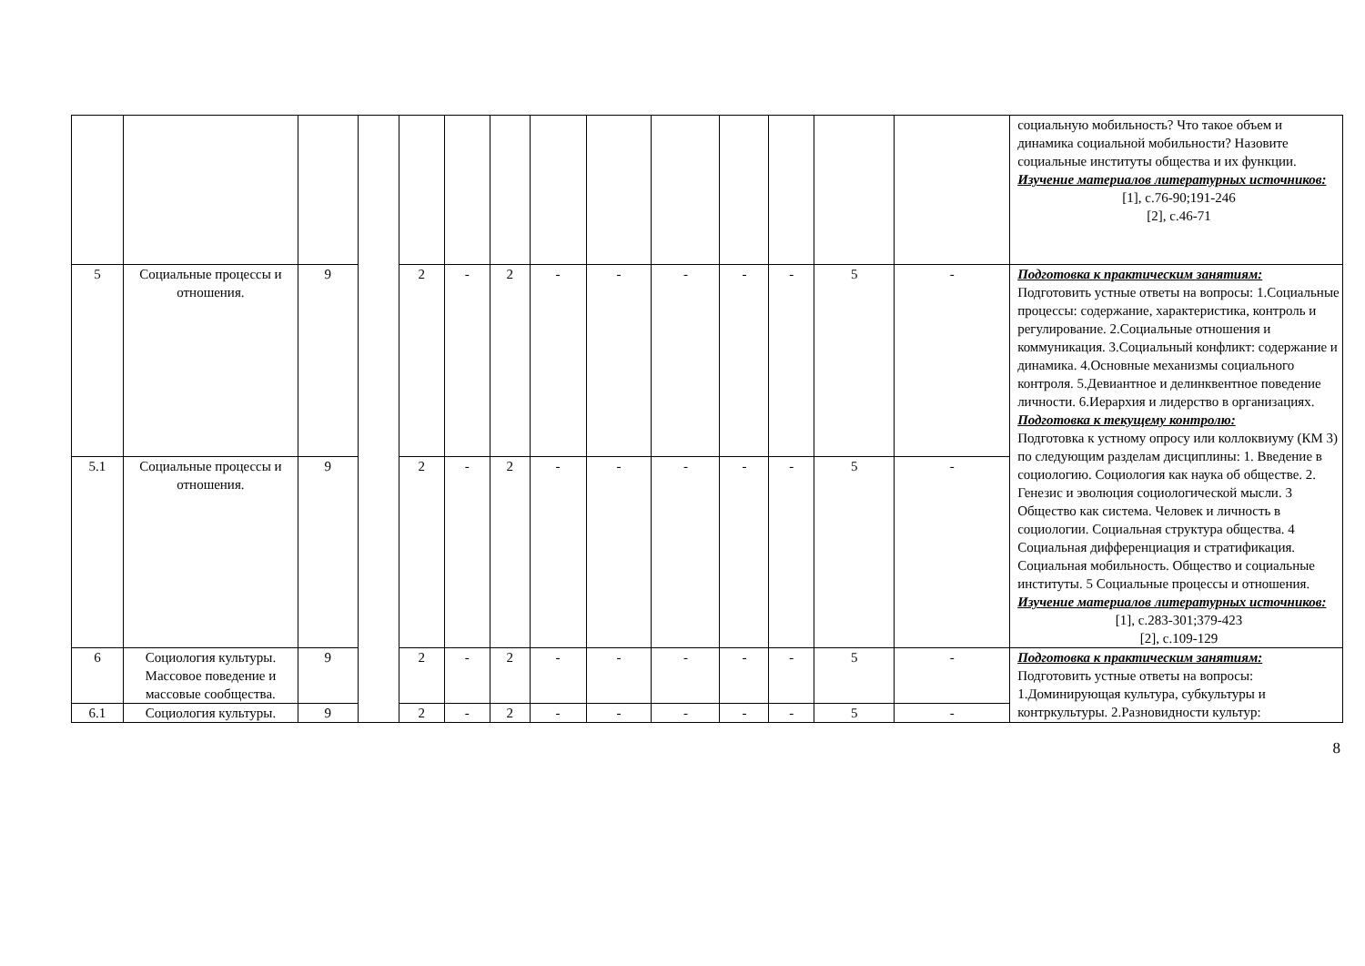| | | | | | | | | | | | | | | социальную мобильность? Что такое объем и динамика социальной мобильности? Назовите социальные институты общества и их функции. Изучение материалов литературных источников: [1], с.76-90;191-246 [2], с.46-71 |
| 5 | Социальные процессы и отношения. | 9 | | 2 | - | 2 | - | - | - | - | - | 5 | - | Подготовка к практическим занятиям: Подготовить устные ответы на вопросы: 1.Социальные процессы: содержание, характеристика, контроль и регулирование. 2.Социальные отношения и коммуникация. 3.Социальный конфликт: содержание и динамика. 4.Основные механизмы социального контроля. 5.Девиантное и делинквентное поведение личности. 6.Иерархия и лидерство в организациях. Подготовка к текущему контролю: Подготовка к устному опросу или коллоквиуму (КМ 3) по следующим разделам дисциплины: 1. Введение в социологию. Социология как наука об обществе. 2. Генезис и эволюция социологической мысли. 3 Общество как система. Человек и личность в социологии. Социальная структура общества. 4 Социальная дифференциация и стратификация. Социальная мобильность. Общество и социальные институты. 5 Социальные процессы и отношения. Изучение материалов литературных источников: [1], с.283-301;379-423 [2], с.109-129 |
| 5.1 | Социальные процессы и отношения. | 9 | | 2 | - | 2 | - | - | - | - | - | 5 | - | |
| 6 | Социология культуры. Массовое поведение и массовые сообщества. | 9 | | 2 | - | 2 | - | - | - | - | - | 5 | - | Подготовка к практическим занятиям: Подготовить устные ответы на вопросы: 1.Доминирующая культура, субкультуры и контркультуры. 2.Разновидности культур: |
| 6.1 | Социология культуры. | 9 | | 2 | - | 2 | - | - | - | - | - | 5 | - | |
8